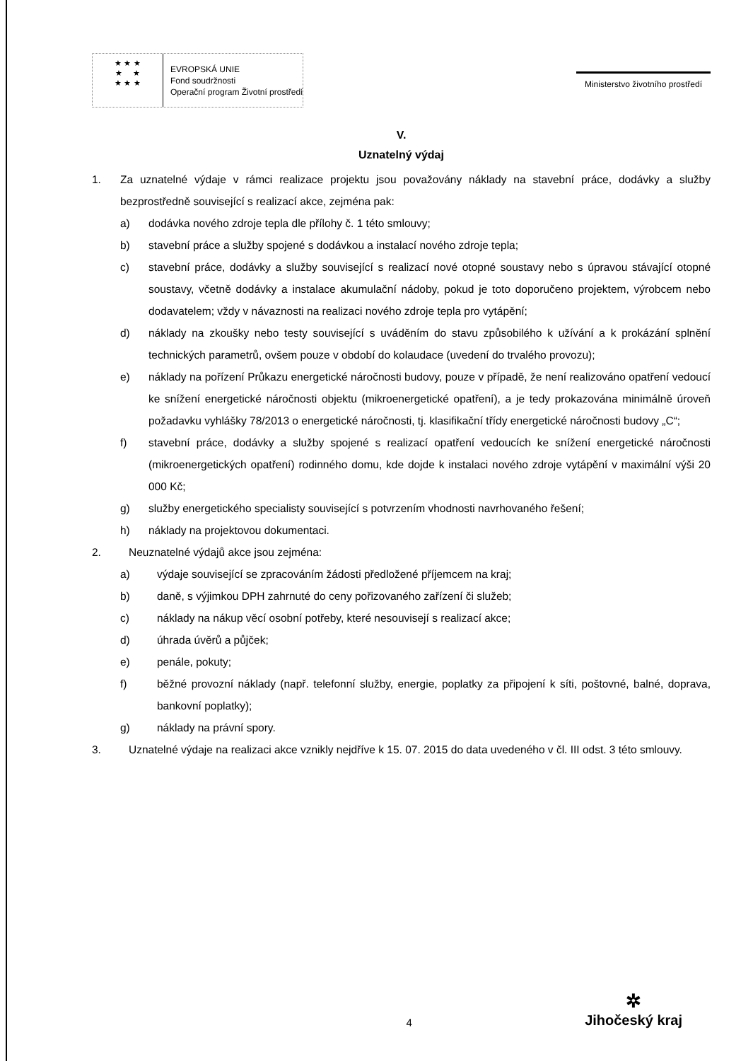★ ★ ★
★ ★
★ ★ ★
EVROPSKÁ UNIE
Fond soudržnosti
Operační program Životní prostředí
Ministerstvo životního prostředí
V.
Uznatelný výdaj
1. Za uznatelné výdaje v rámci realizace projektu jsou považovány náklady na stavební práce, dodávky a služby bezprostředně související s realizací akce, zejména pak:
a) dodávka nového zdroje tepla dle přílohy č. 1 této smlouvy;
b) stavební práce a služby spojené s dodávkou a instalací nového zdroje tepla;
c) stavební práce, dodávky a služby související s realizací nové otopné soustavy nebo s úpravou stávající otopné soustavy, včetně dodávky a instalace akumulační nádoby, pokud je toto doporučeno projektem, výrobcem nebo dodavatelem; vždy v návaznosti na realizaci nového zdroje tepla pro vytápění;
d) náklady na zkoušky nebo testy související s uváděním do stavu způsobilého k užívání a k prokázání splnění technických parametrů, ovšem pouze v období do kolaudace (uvedení do trvalého provozu);
e) náklady na pořízení Průkazu energetické náročnosti budovy, pouze v případě, že není realizováno opatření vedoucí ke snížení energetické náročnosti objektu (mikroenergetické opatření), a je tedy prokazována minimálně úroveň požadavku vyhlášky 78/2013 o energetické náročnosti, tj. klasifikační třídy energetické náročnosti budovy „C“;
f) stavební práce, dodávky a služby spojené s realizací opatření vedoucích ke snížení energetické náročnosti (mikroenergetických opatření) rodinného domu, kde dojde k instalaci nového zdroje vytápění v maximální výši 20 000 Kč;
g) služby energetického specialisty související s potvrzením vhodnosti navrhovaného řešení;
h) náklady na projektovou dokumentaci.
2. Neuznatelné výdajů akce jsou zejména:
a) výdaje související se zpracováním žádosti předložené příjemcem na kraj;
b) daně, s výjimkou DPH zahrnuté do ceny pořizovaného zařízení či služeb;
c) náklady na nákup věcí osobní potřeby, které nesouvisejí s realizací akce;
d) úhrada úvěrů a půjček;
e) penále, pokuty;
f) běžné provozní náklady (např. telefonní služby, energie, poplatky za připojení k síti, poštovné, balné, doprava, bankovní poplatky);
g) náklady na právní spory.
3. Uznatelné výdaje na realizaci akce vznikly nejdříve k 15. 07. 2015 do data uvedeného v čl. III odst. 3 této smlouvy.
4
✲
Jihočeský kraj